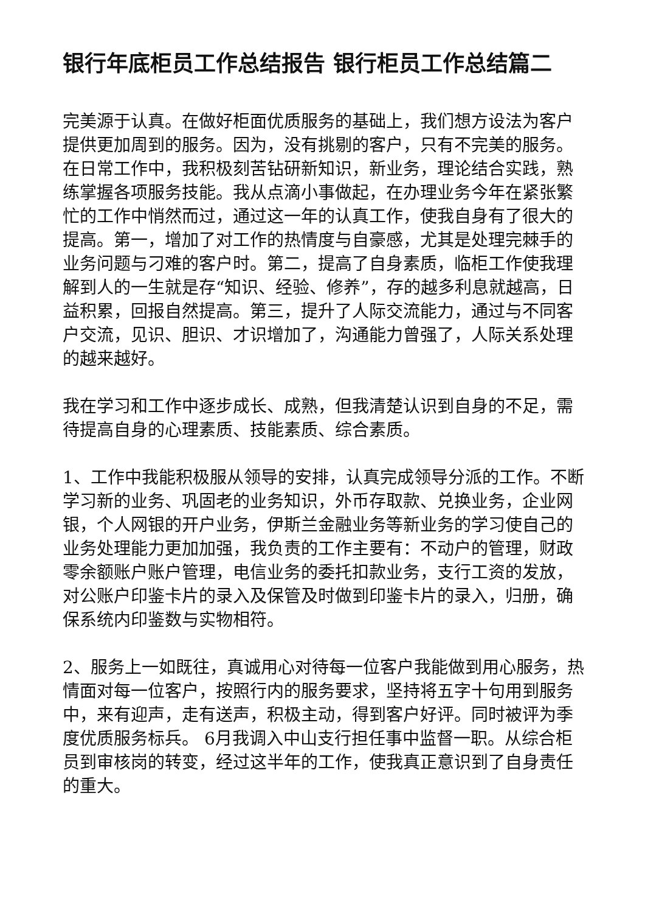银行年底柜员工作总结报告 银行柜员工作总结篇二
完美源于认真。在做好柜面优质服务的基础上，我们想方设法为客户提供更加周到的服务。因为，没有挑剔的客户，只有不完美的服务。在日常工作中，我积极刻苦钻研新知识，新业务，理论结合实践，熟练掌握各项服务技能。我从点滴小事做起，在办理业务今年在紧张繁忙的工作中悄然而过，通过这一年的认真工作，使我自身有了很大的提高。第一，增加了对工作的热情度与自豪感，尤其是处理完棘手的业务问题与刁难的客户时。第二，提高了自身素质，临柜工作使我理解到人的一生就是存“知识、经验、修养”，存的越多利息就越高，日益积累，回报自然提高。第三，提升了人际交流能力，通过与不同客户交流，见识、胆识、才识增加了，沟通能力曾强了，人际关系处理的越来越好。
我在学习和工作中逐步成长、成熟，但我清楚认识到自身的不足，需待提高自身的心理素质、技能素质、综合素质。
1、工作中我能积极服从领导的安排，认真完成领导分派的工作。不断学习新的业务、巩固老的业务知识，外币存取款、兑换业务，企业网银，个人网银的开户业务，伊斯兰金融业务等新业务的学习使自己的业务处理能力更加加强，我负责的工作主要有：不动户的管理，财政零余额账户账户管理，电信业务的委托扣款业务，支行工资的发放，对公账户印鉴卡片的录入及保管及时做到印鉴卡片的录入，归册，确保系统内印鉴数与实物相符。
2、服务上一如既往，真诚用心对待每一位客户我能做到用心服务，热情面对每一位客户，按照行内的服务要求，坚持将五字十句用到服务中，来有迎声，走有送声，积极主动，得到客户好评。同时被评为季度优质服务标兵。 6月我调入中山支行担任事中监督一职。从综合柜员到审核岗的转变，经过这半年的工作，使我真正意识到了自身责任的重大。